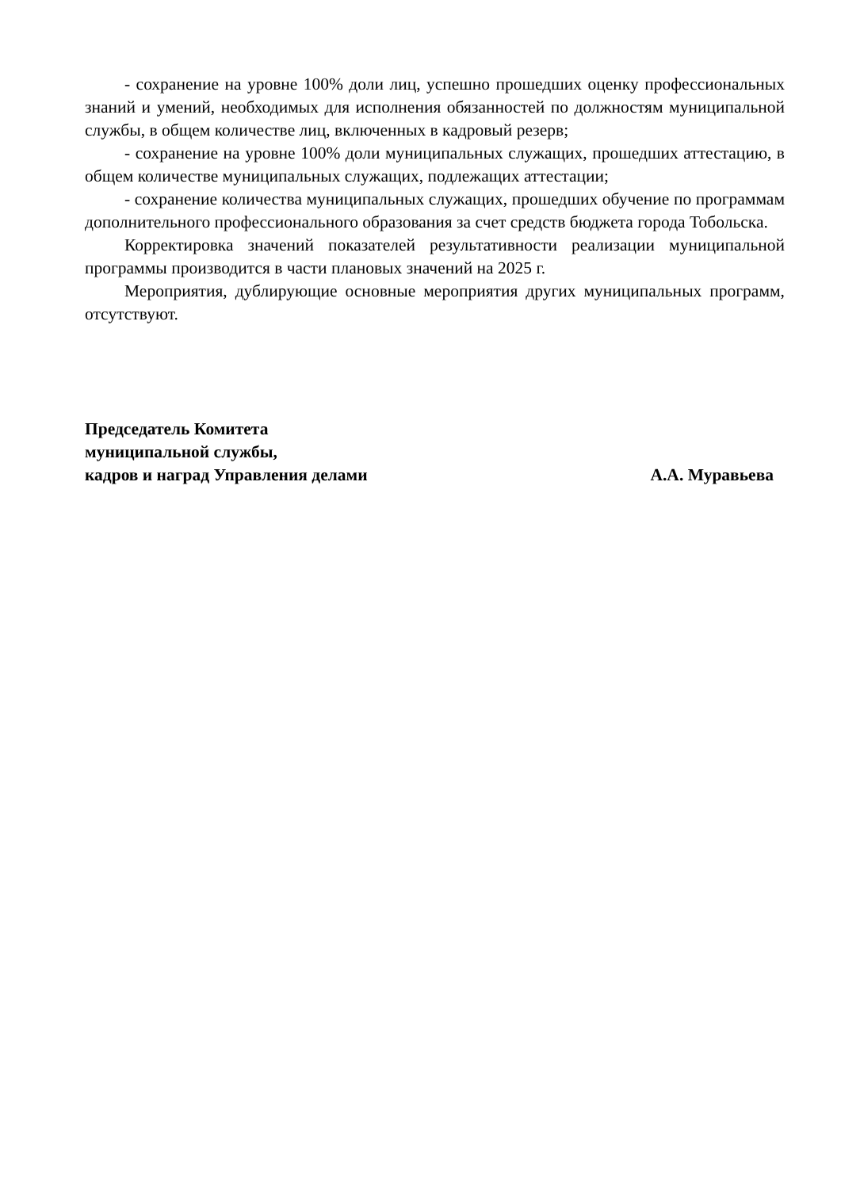- сохранение на уровне 100% доли лиц, успешно прошедших оценку профессиональных знаний и умений, необходимых для исполнения обязанностей по должностям муниципальной службы, в общем количестве лиц, включенных в кадровый резерв;
- сохранение на уровне 100% доли муниципальных служащих, прошедших аттестацию, в общем количестве муниципальных служащих, подлежащих аттестации;
- сохранение количества муниципальных служащих, прошедших обучение по программам дополнительного профессионального образования за счет средств бюджета города Тобольска.
Корректировка значений показателей результативности реализации муниципальной программы производится в части плановых значений на 2025 г.
Мероприятия, дублирующие основные мероприятия других муниципальных программ, отсутствуют.
Председатель Комитета
муниципальной службы,
кадров и наград Управления делами А.А. Муравьева